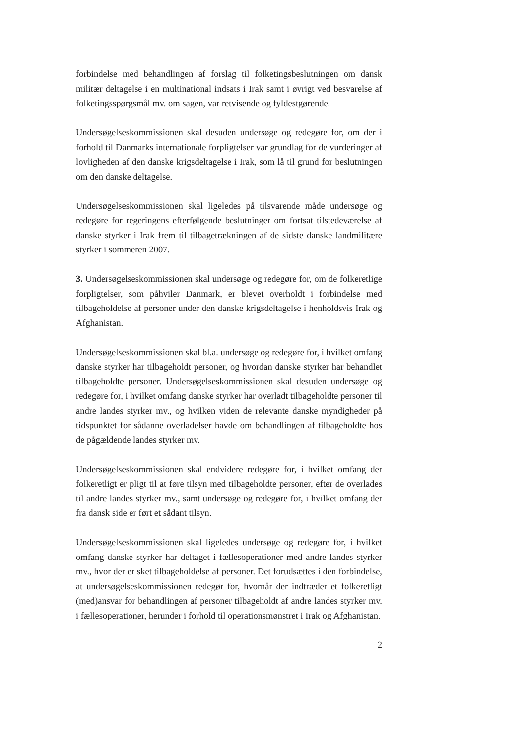forbindelse med behandlingen af forslag til folketingsbeslutningen om dansk militær deltagelse i en multinational indsats i Irak samt i øvrigt ved besvarelse af folketingsspørgsmål mv. om sagen, var retvisende og fyldestgørende.
Undersøgelseskommissionen skal desuden undersøge og redegøre for, om der i forhold til Danmarks internationale forpligtelser var grundlag for de vurderinger af lovligheden af den danske krigsdeltagelse i Irak, som lå til grund for beslutningen om den danske deltagelse.
Undersøgelseskommissionen skal ligeledes på tilsvarende måde undersøge og redegøre for regeringens efterfølgende beslutninger om fortsat tilstedeværelse af danske styrker i Irak frem til tilbagetrækningen af de sidste danske landmilitære styrker i sommeren 2007.
3. Undersøgelseskommissionen skal undersøge og redegøre for, om de folkeretlige forpligtelser, som påhviler Danmark, er blevet overholdt i forbindelse med tilbageholdelse af personer under den danske krigsdeltagelse i henholdsvis Irak og Afghanistan.
Undersøgelseskommissionen skal bl.a. undersøge og redegøre for, i hvilket omfang danske styrker har tilbageholdt personer, og hvordan danske styrker har behandlet tilbageholdte personer. Undersøgelseskommissionen skal desuden undersøge og redegøre for, i hvilket omfang danske styrker har overladt tilbageholdte personer til andre landes styrker mv., og hvilken viden de relevante danske myndigheder på tidspunktet for sådanne overladelser havde om behandlingen af tilbageholdte hos de pågældende landes styrker mv.
Undersøgelseskommissionen skal endvidere redegøre for, i hvilket omfang der folkeretligt er pligt til at føre tilsyn med tilbageholdte personer, efter de overlades til andre landes styrker mv., samt undersøge og redegøre for, i hvilket omfang der fra dansk side er ført et sådant tilsyn.
Undersøgelseskommissionen skal ligeledes undersøge og redegøre for, i hvilket omfang danske styrker har deltaget i fællesoperationer med andre landes styrker mv., hvor der er sket tilbageholdelse af personer. Det forudsættes i den forbindelse, at undersøgelseskommissionen redegør for, hvornår der indtræder et folkeretligt (med)ansvar for behandlingen af personer tilbageholdt af andre landes styrker mv. i fællesoperationer, herunder i forhold til operationsmønstret i Irak og Afghanistan.
2